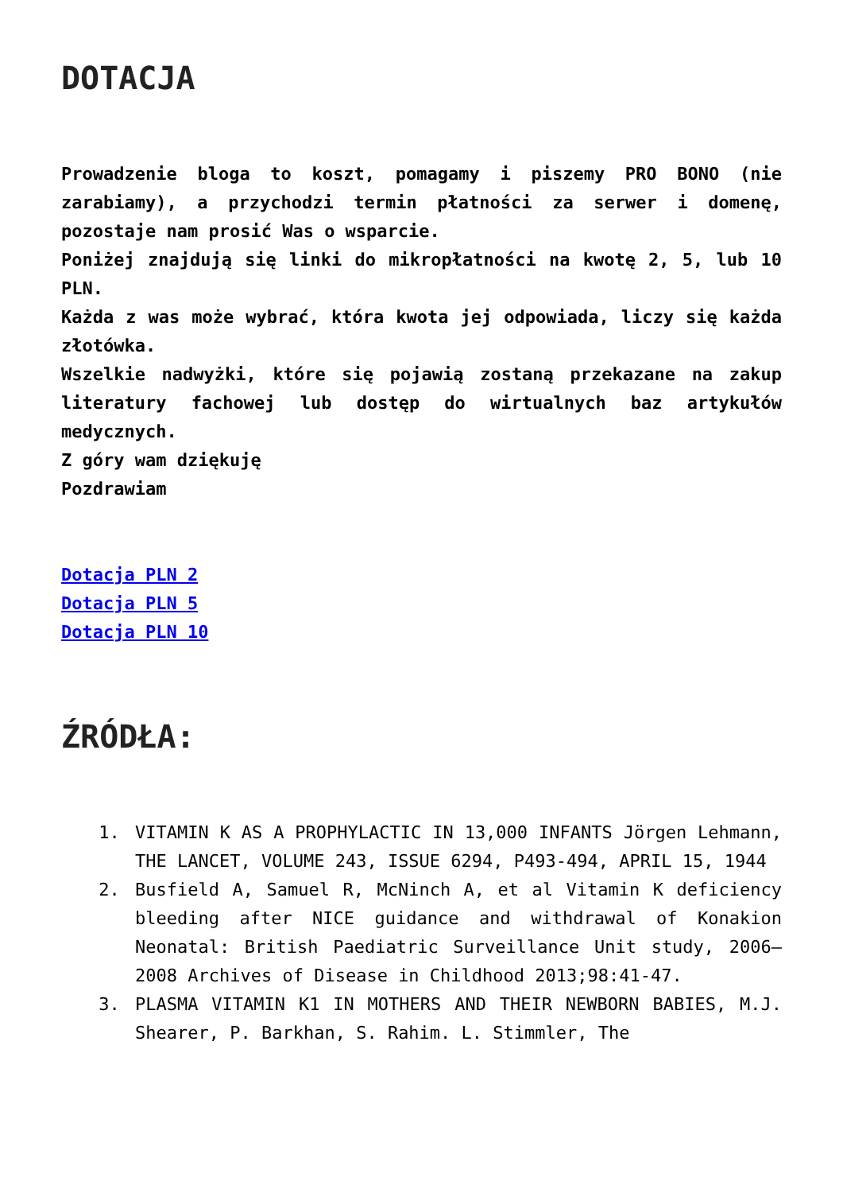DOTACJA
Prowadzenie bloga to koszt, pomagamy i piszemy PRO BONO (nie zarabiamy), a przychodzi termin płatności za serwer i domenę, pozostaje nam prosić Was o wsparcie.
Poniżej znajdują się linki do mikropłatności na kwotę 2, 5, lub 10 PLN.
Każda z was może wybrać, która kwota jej odpowiada, liczy się każda złotówka.
Wszelkie nadwyżki, które się pojawią zostaną przekazane na zakup literatury fachowej lub dostęp do wirtualnych baz artykułów medycznych.
Z góry wam dziękuję
Pozdrawiam
Dotacja PLN 2
Dotacja PLN 5
Dotacja PLN 10
ŹRÓDŁA:
1. VITAMIN K AS A PROPHYLACTIC IN 13,000 INFANTS Jörgen Lehmann, THE LANCET, VOLUME 243, ISSUE 6294, P493-494, APRIL 15, 1944
2. Busfield A, Samuel R, McNinch A, et al Vitamin K deficiency bleeding after NICE guidance and withdrawal of Konakion Neonatal: British Paediatric Surveillance Unit study, 2006–2008 Archives of Disease in Childhood 2013;98:41-47.
3. PLASMA VITAMIN K1 IN MOTHERS AND THEIR NEWBORN BABIES, M.J. Shearer, P. Barkhan, S. Rahim. L. Stimmler, The